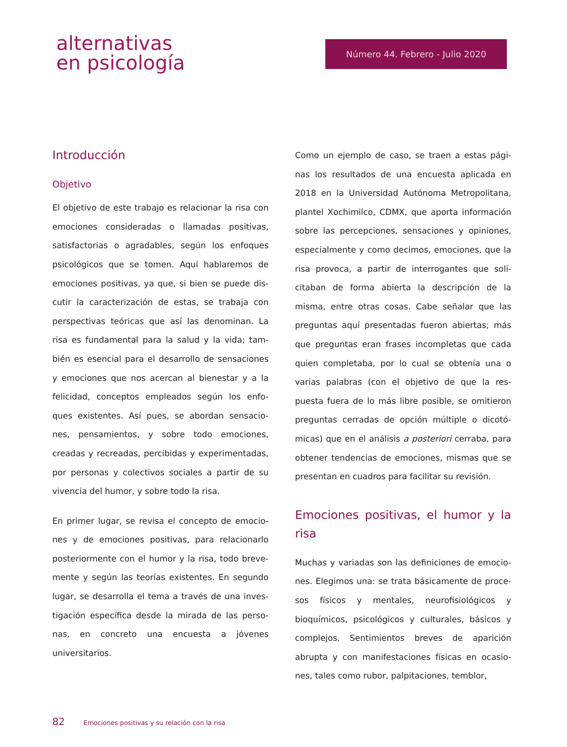alternativas
en psicología
Número 44. Febrero - Julio 2020
Introducción
Objetivo
El objetivo de este trabajo es relacionar la risa con emociones consideradas o llamadas positivas, satisfactorias o agradables, según los enfoques psicológicos que se tomen. Aquí hablaremos de emociones positivas, ya que, si bien se puede dis-cutir la caracterización de estas, se trabaja con perspectivas teóricas que así las denominan. La risa es fundamental para la salud y la vida; tam-bién es esencial para el desarrollo de sensaciones y emociones que nos acercan al bienestar y a la felicidad, conceptos empleados según los enfo-ques existentes. Así pues, se abordan sensacio-nes, pensamientos, y sobre todo emociones, creadas y recreadas, percibidas y experimentadas, por personas y colectivos sociales a partir de su vivencia del humor, y sobre todo la risa.
En primer lugar, se revisa el concepto de emocio-nes y de emociones positivas, para relacionarlo posteriormente con el humor y la risa, todo breve-mente y según las teorías existentes. En segundo lugar, se desarrolla el tema a través de una inves-tigación específica desde la mirada de las perso-nas, en concreto una encuesta a jóvenes universitarios.
Como un ejemplo de caso, se traen a estas pági-nas los resultados de una encuesta aplicada en 2018 en la Universidad Autónoma Metropolitana, plantel Xochimilco, CDMX, que aporta información sobre las percepciones, sensaciones y opiniones, especialmente y como decimos, emociones, que la risa provoca, a partir de interrogantes que soli-citaban de forma abierta la descripción de la misma, entre otras cosas. Cabe señalar que las preguntas aquí presentadas fueron abiertas; más que preguntas eran frases incompletas que cada quien completaba, por lo cual se obtenía una o varias palabras (con el objetivo de que la res-puesta fuera de lo más libre posible, se omitieron preguntas cerradas de opción múltiple o dicotó-micas) que en el análisis a posteriori cerraba, para obtener tendencias de emociones, mismas que se presentan en cuadros para facilitar su revisión.
Emociones positivas, el humor y la risa
Muchas y variadas son las definiciones de emocio-nes. Elegimos una: se trata básicamente de proce-sos físicos y mentales, neurofisiológicos y bioquímicos, psicológicos y culturales, básicos y complejos. Sentimientos breves de aparición abrupta y con manifestaciones físicas en ocasio-nes, tales como rubor, palpitaciones, temblor,
82 Emociones positivas y su relación con la risa